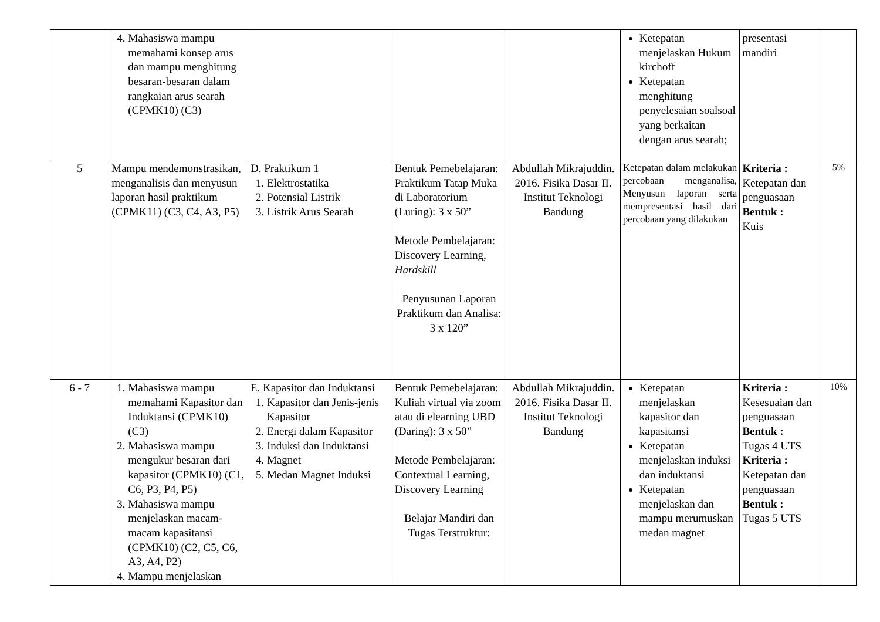| | 4. Mahasiswa mampu memahami konsep arus dan mampu menghitung besaran-besaran dalam rangkaian arus searah (CPMK10) (C3) | | | | Ketepatan menjelaskan Hukum kirchoff Ketepatan menghitung penyelesaian soalsoal yang berkaitan dengan arus searah; | presentasi mandiri | |
| 5 | Mampu mendemonstrasikan, menganalisis dan menyusun laporan hasil praktikum (CPMK11) (C3, C4, A3, P5) | D. Praktikum 1 1. Elektrostatika 2. Potensial Listrik 3. Listrik Arus Searah | Bentuk Pemebelajaran: Praktikum Tatap Muka di Laboratorium (Luring): 3 x 50” Metode Pembelajaran: Discovery Learning, Hardskill Penyusunan Laporan Praktikum dan Analisa: 3 x 120” | Abdullah Mikrajuddin. 2016. Fisika Dasar II. Institut Teknologi Bandung | Ketepatan dalam melakukan percobaan menganalisa, Menyusun laporan serta mempresentasi hasil dari percobaan yang dilakukan | Kriteria : Ketepatan dan penguasaan Bentuk : Kuis | 5% |
| 6 - 7 | 1. Mahasiswa mampu memahami Kapasitor dan Induktansi (CPMK10) (C3) 2. Mahasiswa mampu mengukur besaran dari kapasitor (CPMK10) (C1, C6, P3, P4, P5) 3. Mahasiswa mampu menjelaskan macam-macam kapasitansi (CPMK10) (C2, C5, C6, A3, A4, P2) 4. Mampu menjelaskan | E. Kapasitor dan Induktansi 1. Kapasitor dan Jenis-jenis Kapasitor 2. Energi dalam Kapasitor 3. Induksi dan Induktansi 4. Magnet 5. Medan Magnet Induksi | Bentuk Pemebelajaran: Kuliah virtual via zoom atau di elearning UBD (Daring): 3 x 50” Metode Pembelajaran: Contextual Learning, Discovery Learning Belajar Mandiri dan Tugas Terstruktur: | Abdullah Mikrajuddin. 2016. Fisika Dasar II. Institut Teknologi Bandung | Ketepatan menjelaskan kapasitor dan kapasitansi Ketepatan menjelaskan induksi dan induktansi Ketepatan menjelaskan dan mampu merumuskan medan magnet | Kriteria : Kesesuaian dan penguasaan Bentuk : Tugas 4 UTS Kriteria : Ketepatan dan penguasaan Bentuk : Tugas 5 UTS | 10% |